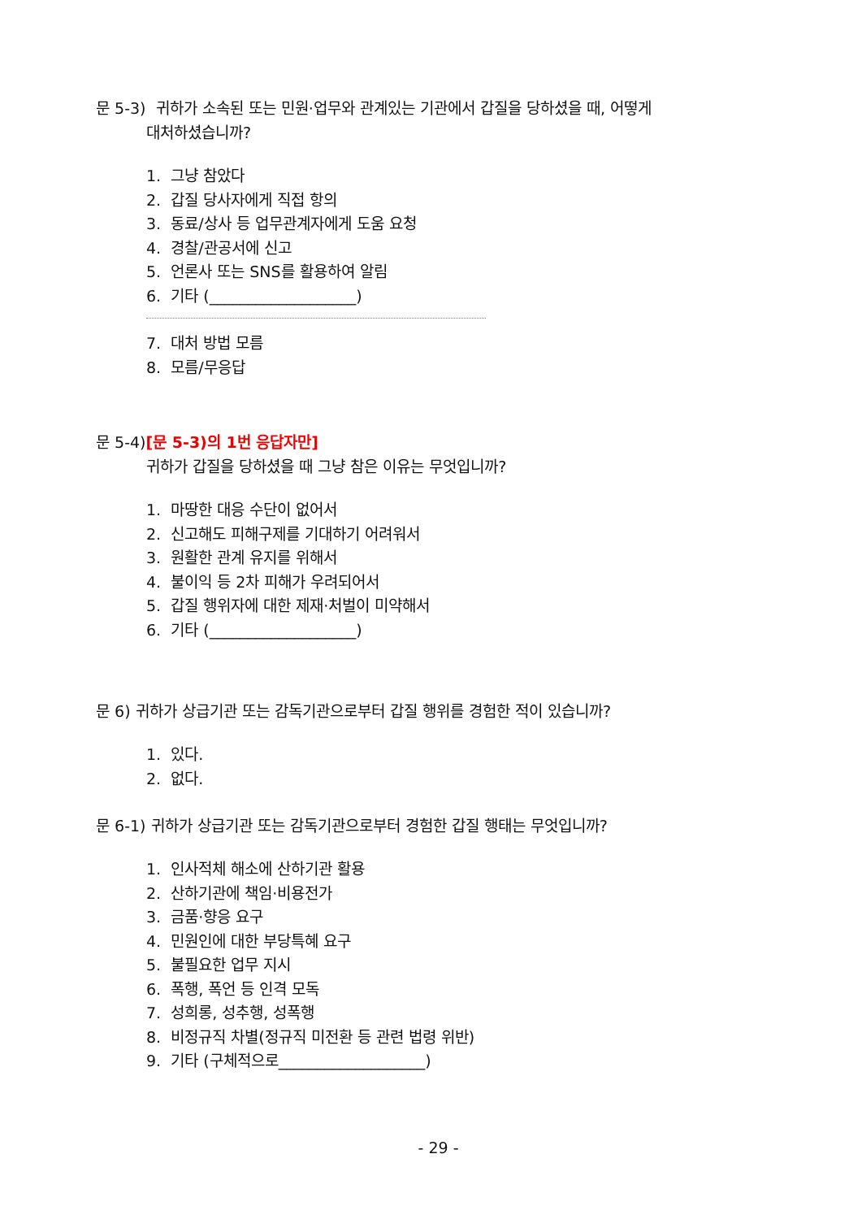문 5-3) 귀하가 소속된 또는 민원·업무와 관계있는 기관에서 갑질을 당하셨을 때, 어떻게
대처하셨습니까?
1. 그냥 참았다
2. 갑질 당사자에게 직접 항의
3. 동료/상사 등 업무관계자에게 도움 요청
4. 경찰/관공서에 신고
5. 언론사 또는 SNS를 활용하여 알림
6. 기타 (___________________)
7. 대처 방법 모름
8. 모름/무응답
문 5-4)[문 5-3)의 1번 응답자만]
귀하가 갑질을 당하셨을 때 그냥 참은 이유는 무엇입니까?
1. 마땅한 대응 수단이 없어서
2. 신고해도 피해구제를 기대하기 어려워서
3. 원활한 관계 유지를 위해서
4. 불이익 등 2차 피해가 우려되어서
5. 갑질 행위자에 대한 제재·처벌이 미약해서
6. 기타 (___________________)
문 6) 귀하가 상급기관 또는 감독기관으로부터 갑질 행위를 경험한 적이 있습니까?
1. 있다.
2. 없다.
문 6-1) 귀하가 상급기관 또는 감독기관으로부터 경험한 갑질 행태는 무엇입니까?
1. 인사적체 해소에 산하기관 활용
2. 산하기관에 책임·비용전가
3. 금품·향응 요구
4. 민원인에 대한 부당특혜 요구
5. 불필요한 업무 지시
6. 폭행, 폭언 등 인격 모독
7. 성희롱, 성추행, 성폭행
8. 비정규직 차별(정규직 미전환 등 관련 법령 위반)
9. 기타 (구체적으로___________________)
- 29 -